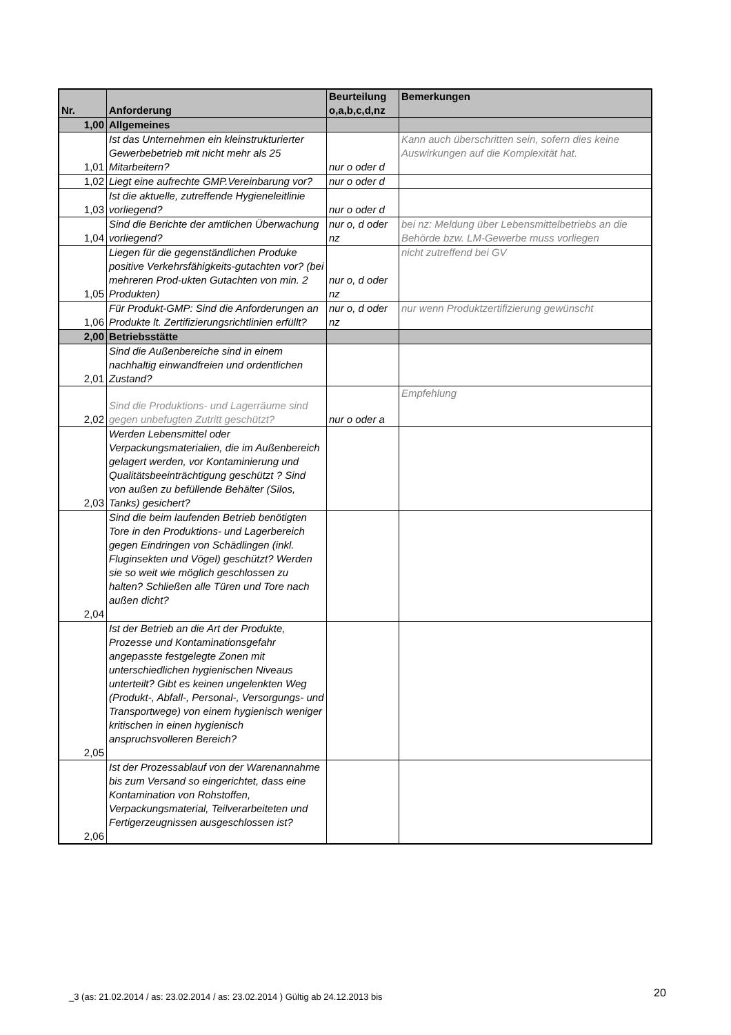| Nr. | Anforderung | Beurteilung o,a,b,c,d,nz | Bemerkungen |
| --- | --- | --- | --- |
| 1,00 | Allgemeines | | |
| 1,01 | Ist das Unternehmen ein kleinstrukturierter Gewerbebetrieb mit nicht mehr als 25 Mitarbeitern? | nur o oder d | Kann auch überschritten sein, sofern dies keine Auswirkungen auf die Komplexität hat. |
| 1,02 | Liegt eine aufrechte GMP.Vereinbarung vor? | nur o oder d | |
| 1,03 | Ist die aktuelle, zutreffende Hygieneleitlinie vorliegend? | nur o oder d | |
| 1,04 | Sind die Berichte der amtlichen Überwachung vorliegend? | nur o, d oder nz | bei nz: Meldung über Lebensmittelbetriebs an die Behörde bzw. LM-Gewerbe muss vorliegen |
| 1,05 | Liegen für die gegenständlichen Produke positive Verkehrsfähigkeits-gutachten vor? (bei mehreren Prod-ukten Gutachten von min. 2 Produkten) | nur o, d oder nz | nicht zutreffend bei GV |
| 1,06 | Für Produkt-GMP: Sind die Anforderungen an Produkte lt. Zertifizierungsrichtlinien erfüllt? | nur o, d oder nz | nur wenn Produktzertifizierung gewünscht |
| 2,00 | Betriebsstätte | | |
| 2,01 | Sind die Außenbereiche sind in einem nachhaltig einwandfreien und ordentlichen Zustand? | | |
| 2,02 | Sind die Produktions- und Lagerräume sind gegen unbefugten Zutritt geschützt? | nur o oder a | Empfehlung |
| 2,03 | Werden Lebensmittel oder Verpackungsmaterialien, die im Außenbereich gelagert werden, vor Kontaminierung und Qualitätsbeeinträchtigung geschützt ? Sind von außen zu befüllende Behälter (Silos, Tanks) gesichert? | | |
| 2,04 | Sind die beim laufenden Betrieb benötigten Tore in den Produktions- und Lagerbereich gegen Eindringen von Schädlingen (inkl. Fluginsekten und Vögel) geschützt? Werden sie so weit wie möglich geschlossen zu halten? Schließen alle Türen und Tore nach außen dicht? | | |
| 2,05 | Ist der Betrieb an die Art der Produkte, Prozesse und Kontaminationsgefahr angepasste festgelegte Zonen mit unterschiedlichen hygienischen Niveaus unterteilt? Gibt es keinen ungelenkten Weg (Produkt-, Abfall-, Personal-, Versorgungs- und Transportwege) von einem hygienisch weniger kritischen in einen hygienisch anspruchsvolleren Bereich? | | |
| 2,06 | Ist der Prozessablauf von der Warenannahme bis zum Versand so eingerichtet, dass eine Kontamination von Rohstoffen, Verpackungsmaterial, Teilverarbeiteten und Fertigerzeugnissen ausgeschlossen ist? | | |
_3 (as: 21.02.2014 / as: 23.02.2014 / as: 23.02.2014 ) Gültig ab 24.12.2013 bis
20